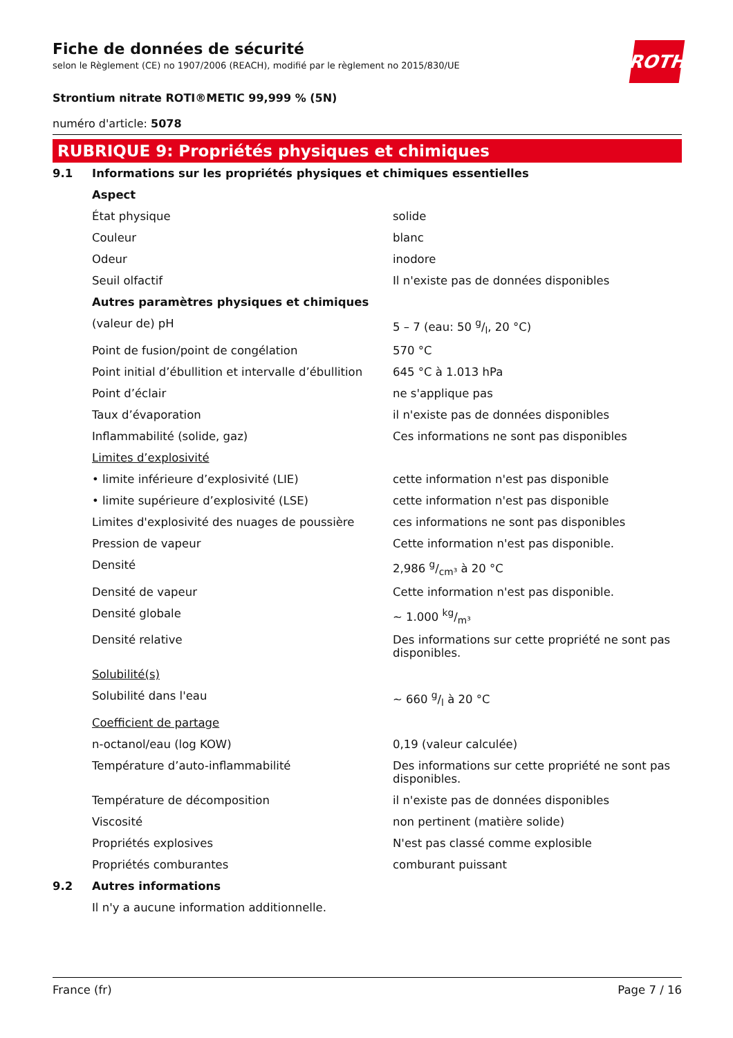ROTH
Fiche de données de sécurité
selon le Règlement (CE) no 1907/2006 (REACH), modifié par le règlement no 2015/830/UE
Strontium nitrate ROTI®METIC 99,999 % (5N)
numéro d'article: 5078
RUBRIQUE 9: Propriétés physiques et chimiques
| 9.1 | Informations sur les propriétés physiques et chimiques essentielles | |
| | Aspect | |
| | État physique | solide |
| | Couleur | blanc |
| | Odeur | inodore |
| | Seuil olfactif | Il n'existe pas de données disponibles |
| | Autres paramètres physiques et chimiques | |
| | (valeur de) pH | 5 – 7 (eau: 50 g/l, 20 °C) |
| | Point de fusion/point de congélation | 570 °C |
| | Point initial d’ébullition et intervalle d’ébullition | 645 °C à 1.013 hPa |
| | Point d’éclair | ne s'applique pas |
| | Taux d’évaporation | il n'existe pas de données disponibles |
| | Inflammabilité (solide, gaz) | Ces informations ne sont pas disponibles |
| | Limites d’explosivité | |
| | • limite inférieure d’explosivité (LIE) | cette information n'est pas disponible |
| | • limite supérieure d’explosivité (LSE) | cette information n'est pas disponible |
| | Limites d'explosivité des nuages de poussière | ces informations ne sont pas disponibles |
| | Pression de vapeur | Cette information n'est pas disponible. |
| | Densité | 2,986 g/cm³ à 20 °C |
| | Densité de vapeur | Cette information n'est pas disponible. |
| | Densité globale | ~ 1.000 kg/m³ |
| | Densité relative | Des informations sur cette propriété ne sont pas disponibles. |
| | Solubilité(s) | |
| | Solubilité dans l'eau | ~ 660 g/l à 20 °C |
| | Coefficient de partage | |
| | n-octanol/eau (log KOW) | 0,19 (valeur calculée) |
| | Température d’auto-inflammabilité | Des informations sur cette propriété ne sont pas disponibles. |
| | Température de décomposition | il n'existe pas de données disponibles |
| | Viscosité | non pertinent (matière solide) |
| | Propriétés explosives | N'est pas classé comme explosible |
| | Propriétés comburantes | comburant puissant |
| 9.2 | Autres informations | |
| | Il n'y a aucune information additionnelle. | |
France (fr) Page 7 / 16